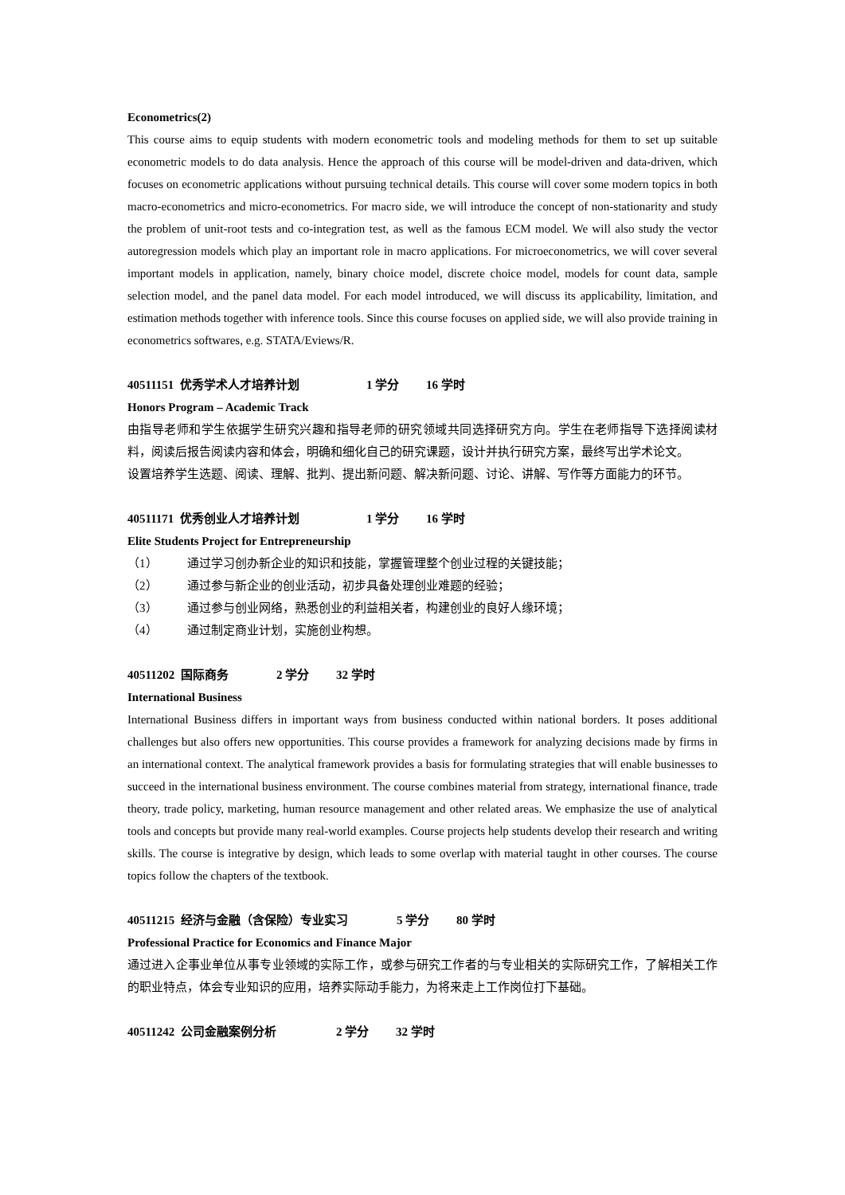Econometrics(2)
This course aims to equip students with modern econometric tools and modeling methods for them to set up suitable econometric models to do data analysis. Hence the approach of this course will be model-driven and data-driven, which focuses on econometric applications without pursuing technical details. This course will cover some modern topics in both macro-econometrics and micro-econometrics. For macro side, we will introduce the concept of non-stationarity and study the problem of unit-root tests and co-integration test, as well as the famous ECM model. We will also study the vector autoregression models which play an important role in macro applications. For microeconometrics, we will cover several important models in application, namely, binary choice model, discrete choice model, models for count data, sample selection model, and the panel data model. For each model introduced, we will discuss its applicability, limitation, and estimation methods together with inference tools. Since this course focuses on applied side, we will also provide training in econometrics softwares, e.g. STATA/Eviews/R.
40511151 优秀学术人才培养计划 1 学分 16 学时
Honors Program – Academic Track
由指导老师和学生依据学生研究兴趣和指导老师的研究领域共同选择研究方向。学生在老师指导下选择阅读材料，阅读后报告阅读内容和体会，明确和细化自己的研究课题，设计并执行研究方案，最终写出学术论文。
设置培养学生选题、阅读、理解、批判、提出新问题、解决新问题、讨论、讲解、写作等方面能力的环节。
40511171 优秀创业人才培养计划 1 学分 16 学时
Elite Students Project for Entrepreneurship
（1） 通过学习创办新企业的知识和技能，掌握管理整个创业过程的关键技能；
（2） 通过参与新企业的创业活动，初步具备处理创业难题的经验；
（3） 通过参与创业网络，熟悉创业的利益相关者，构建创业的良好人缘环境；
（4） 通过制定商业计划，实施创业构想。
40511202 国际商务 2 学分 32 学时
International Business
International Business differs in important ways from business conducted within national borders. It poses additional challenges but also offers new opportunities. This course provides a framework for analyzing decisions made by firms in an international context. The analytical framework provides a basis for formulating strategies that will enable businesses to succeed in the international business environment. The course combines material from strategy, international finance, trade theory, trade policy, marketing, human resource management and other related areas. We emphasize the use of analytical tools and concepts but provide many real-world examples. Course projects help students develop their research and writing skills. The course is integrative by design, which leads to some overlap with material taught in other courses. The course topics follow the chapters of the textbook.
40511215 经济与金融（含保险）专业实习 5 学分 80 学时
Professional Practice for Economics and Finance Major
通过进入企事业单位从事专业领域的实际工作，或参与研究工作者的与专业相关的实际研究工作，了解相关工作的职业特点，体会专业知识的应用，培养实际动手能力，为将来走上工作岗位打下基础。
40511242 公司金融案例分析 2 学分 32 学时